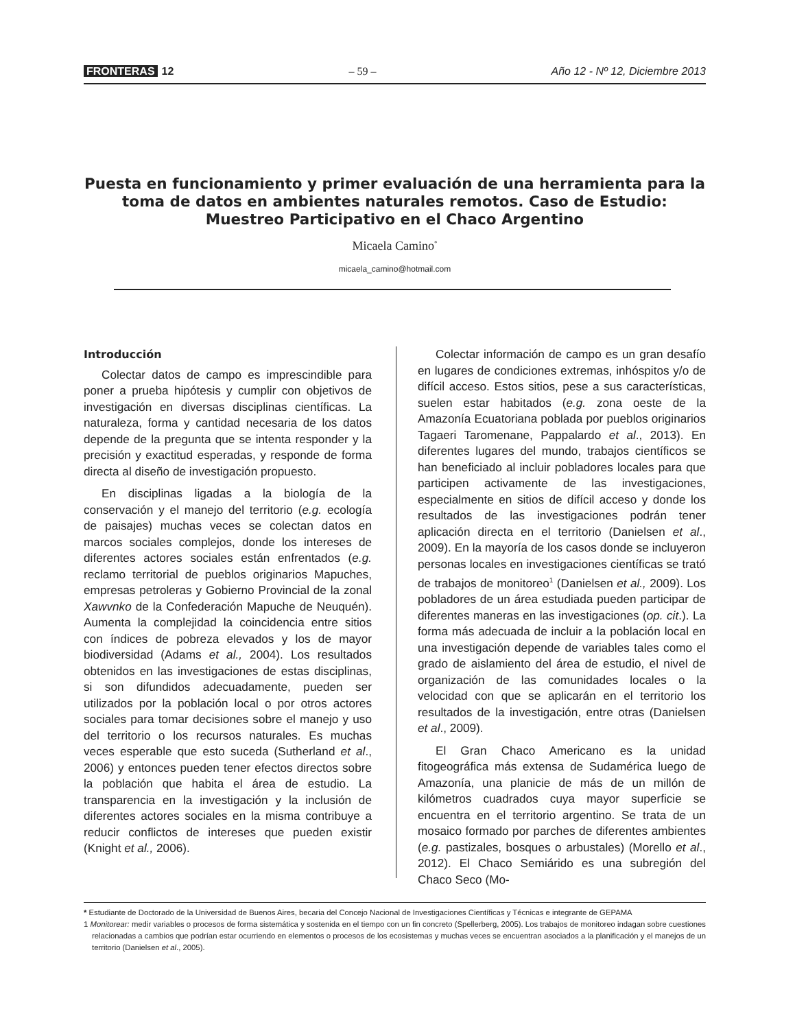FRONTERAS 12 – 59 – Año 12 - Nº 12, Diciembre 2013
Puesta en funcionamiento y primer evaluación de una herramienta para la toma de datos en ambientes naturales remotos. Caso de Estudio: Muestreo Participativo en el Chaco Argentino
Micaela Camino<sup>*</sup>
micaela_camino@hotmail.com
Introducción
Colectar datos de campo es imprescindible para poner a prueba hipótesis y cumplir con objetivos de investigación en diversas disciplinas científicas. La naturaleza, forma y cantidad necesaria de los datos depende de la pregunta que se intenta responder y la precisión y exactitud esperadas, y responde de forma directa al diseño de investigación propuesto.
En disciplinas ligadas a la biología de la conservación y el manejo del territorio (e.g. ecología de paisajes) muchas veces se colectan datos en marcos sociales complejos, donde los intereses de diferentes actores sociales están enfrentados (e.g. reclamo territorial de pueblos originarios Mapuches, empresas petroleras y Gobierno Provincial de la zonal Xawvnko de la Confederación Mapuche de Neuquén). Aumenta la complejidad la coincidencia entre sitios con índices de pobreza elevados y los de mayor biodiversidad (Adams et al., 2004). Los resultados obtenidos en las investigaciones de estas disciplinas, si son difundidos adecuadamente, pueden ser utilizados por la población local o por otros actores sociales para tomar decisiones sobre el manejo y uso del territorio o los recursos naturales. Es muchas veces esperable que esto suceda (Sutherland et al., 2006) y entonces pueden tener efectos directos sobre la población que habita el área de estudio. La transparencia en la investigación y la inclusión de diferentes actores sociales en la misma contribuye a reducir conflictos de intereses que pueden existir (Knight et al., 2006).
Colectar información de campo es un gran desafío en lugares de condiciones extremas, inhóspitos y/o de difícil acceso. Estos sitios, pese a sus características, suelen estar habitados (e.g. zona oeste de la Amazonía Ecuatoriana poblada por pueblos originarios Tagaeri Taromenane, Pappalardo et al., 2013). En diferentes lugares del mundo, trabajos científicos se han beneficiado al incluir pobladores locales para que participen activamente de las investigaciones, especialmente en sitios de difícil acceso y donde los resultados de las investigaciones podrán tener aplicación directa en el territorio (Danielsen et al., 2009). En la mayoría de los casos donde se incluyeron personas locales en investigaciones científicas se trató de trabajos de monitoreo<sup>1</sup> (Danielsen et al., 2009). Los pobladores de un área estudiada pueden participar de diferentes maneras en las investigaciones (op. cit.). La forma más adecuada de incluir a la población local en una investigación depende de variables tales como el grado de aislamiento del área de estudio, el nivel de organización de las comunidades locales o la velocidad con que se aplicarán en el territorio los resultados de la investigación, entre otras (Danielsen et al., 2009).
El Gran Chaco Americano es la unidad fitogeográfica más extensa de Sudamérica luego de Amazonía, una planicie de más de un millón de kilómetros cuadrados cuya mayor superficie se encuentra en el territorio argentino. Se trata de un mosaico formado por parches de diferentes ambientes (e.g. pastizales, bosques o arbustales) (Morello et al., 2012). El Chaco Semiárido es una subregión del Chaco Seco (Mo-
* Estudiante de Doctorado de la Universidad de Buenos Aires, becaria del Concejo Nacional de Investigaciones Científicas y Técnicas e integrante de GEPAMA
1 Monitorear: medir variables o procesos de forma sistemática y sostenida en el tiempo con un fin concreto (Spellerberg, 2005). Los trabajos de monitoreo indagan sobre cuestiones relacionadas a cambios que podrían estar ocurriendo en elementos o procesos de los ecosistemas y muchas veces se encuentran asociados a la planificación y el manejos de un territorio (Danielsen et al., 2005).